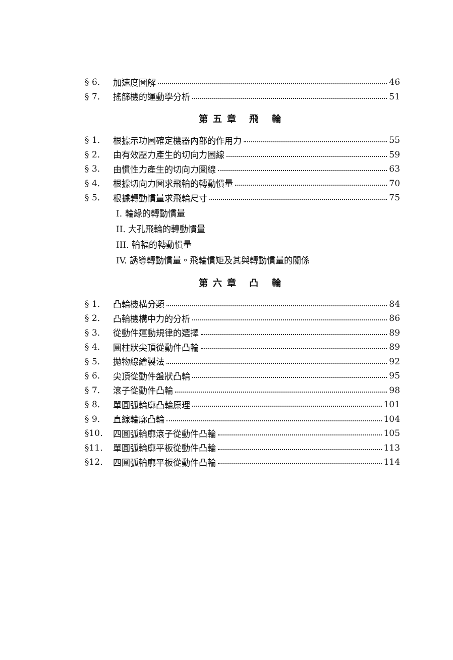§ 6. 加速度圖解 46
§ 7. 搖篩機的運動學分析 51
第五章 飛 輪
§ 1. 根據示功圖確定機器內部的作用力 55
§ 2. 由有效壓力產生的切向力圖線 59
§ 3. 由慣性力產生的切向力圖線 63
§ 4. 根據切向力圖求飛輪的轉動慣量 70
§ 5. 根據轉動慣量求飛輪尺寸 75
I. 輪緣的轉動慣量
II. 大孔飛輪的轉動慣量
III. 輪輻的轉動慣量
IV. 誘導轉動慣量。飛輪慣矩及其與轉動慣量的關係
第六章 凸 輪
§ 1. 凸輪機構分類 84
§ 2. 凸輪機構中力的分析 86
§ 3. 從動件運動規律的選擇 89
§ 4. 圓柱狀尖頂從動件凸輪 89
§ 5. 拋物線繪製法 92
§ 6. 尖頂從動件盤狀凸輪 95
§ 7. 滾子從動件凸輪 98
§ 8. 單圓弧輪廓凸輪原理 101
§ 9. 直線輪廓凸輪 104
§10. 四圓弧輪廓滾子從動件凸輪 105
§11. 單圓弧輪廓平板從動件凸輪 113
§12. 四圓弧輪廓平板從動件凸輪 114